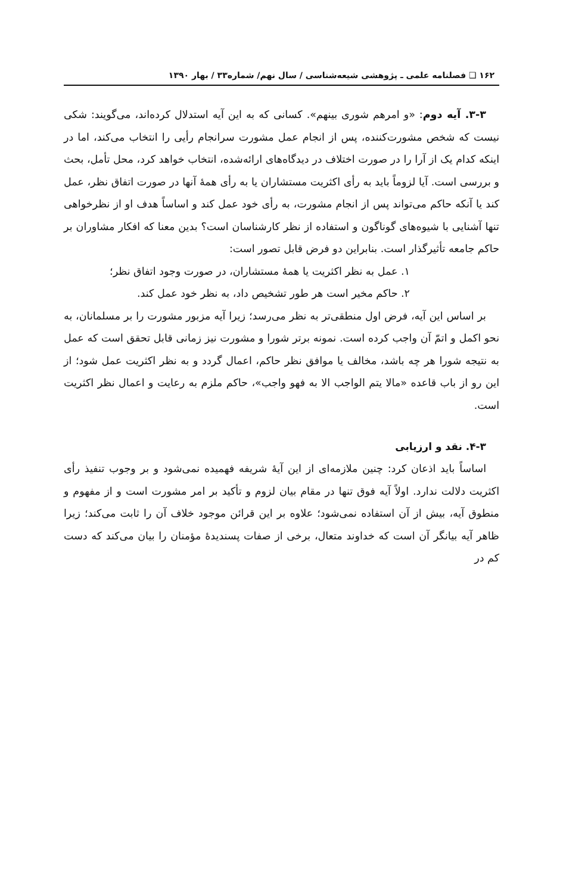۱۶۲ ❑ فصلنامه علمی ـ پژوهشی شیعه‌شناسی / سال نهم/ شماره۳۳ / بهار ۱۳۹۰
۳-۳. آیه دوم: «و امرهم شوری بینهم». کسانی که به این آیه استدلال کرده‌اند، می‌گویند: شکی نیست که شخص مشورت‌کننده، پس از انجام عمل مشورت سرانجام رأیی را انتخاب می‌کند، اما در اینکه کدام یک از آرا را در صورت اختلاف در دیدگاه‌های ارائه‌شده، انتخاب خواهد کرد، محل تأمل، بحث و بررسی است. آیا لزوماً باید به رأی اکثریت مستشاران یا به رأی همهٔ آنها در صورت اتفاق نظر، عمل کند یا آنکه حاکم می‌تواند پس از انجام مشورت، به رأی خود عمل کند و اساساً هدف او از نظرخواهی تنها آشنایی با شیوه‌های گوناگون و استفاده از نظر کارشناسان است؟ بدین معنا که افکار مشاوران بر حاکم جامعه تأثیرگذار است. بنابراین دو فرض قابل تصور است:
۱. عمل به نظر اکثریت یا همهٔ مستشاران، در صورت وجود اتفاق نظر؛
۲. حاکم مخیر است هر طور تشخیص داد، به نظر خود عمل کند.
بر اساس این آیه، فرض اول منطقی‌تر به نظر می‌رسد؛ زیرا آیه مزبور مشورت را بر مسلمانان، به نحو اکمل و اتمّ آن واجب کرده است. نمونه برتر شورا و مشورت نیز زمانی قابل تحقق است که عمل به نتیجه شورا هر چه باشد، مخالف یا موافق نظر حاکم، اعمال گردد و به نظر اکثریت عمل شود؛ از این رو از باب قاعده «مالا یتم الواجب الا به فهو واجب»، حاکم ملزم به رعایت و اعمال نظر اکثریت است.
۴-۳. نقد و ارزیابی
اساساً باید اذعان کرد: چنین ملازمه‌ای از این آیهٔ شریفه فهمیده نمی‌شود و بر وجوب تنفیذ رأی اکثریت دلالت ندارد. اولاً آیه فوق تنها در مقام بیان لزوم و تأکید بر امر مشورت است و از مفهوم و منطوق آیه، بیش از آن استفاده نمی‌شود؛ علاوه بر این قرائن موجود خلاف آن را ثابت می‌کند؛ زیرا ظاهر آیه بیانگر آن است که خداوند متعال، برخی از صفات پسندیدهٔ مؤمنان را بیان می‌کند که دست کم در